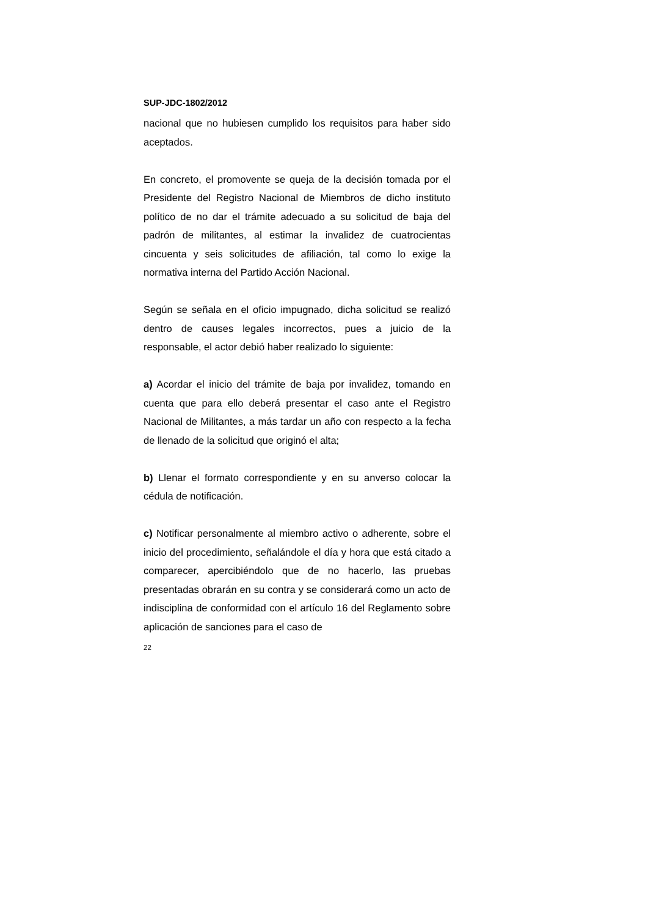SUP-JDC-1802/2012
nacional que no hubiesen cumplido los requisitos para haber sido aceptados.
En concreto, el promovente se queja de la decisión tomada por el Presidente del Registro Nacional de Miembros de dicho instituto político de no dar el trámite adecuado a su solicitud de baja del padrón de militantes, al estimar la invalidez de cuatrocientas cincuenta y seis solicitudes de afiliación, tal como lo exige la normativa interna del Partido Acción Nacional.
Según se señala en el oficio impugnado, dicha solicitud se realizó dentro de causes legales incorrectos, pues a juicio de la responsable, el actor debió haber realizado lo siguiente:
a) Acordar el inicio del trámite de baja por invalidez, tomando en cuenta que para ello deberá presentar el caso ante el Registro Nacional de Militantes, a más tardar un año con respecto a la fecha de llenado de la solicitud que originó el alta;
b) Llenar el formato correspondiente y en su anverso colocar la cédula de notificación.
c) Notificar personalmente al miembro activo o adherente, sobre el inicio del procedimiento, señalándole el día y hora que está citado a comparecer, apercibiéndolo que de no hacerlo, las pruebas presentadas obrarán en su contra y se considerará como un acto de indisciplina de conformidad con el artículo 16 del Reglamento sobre aplicación de sanciones para el caso de
22